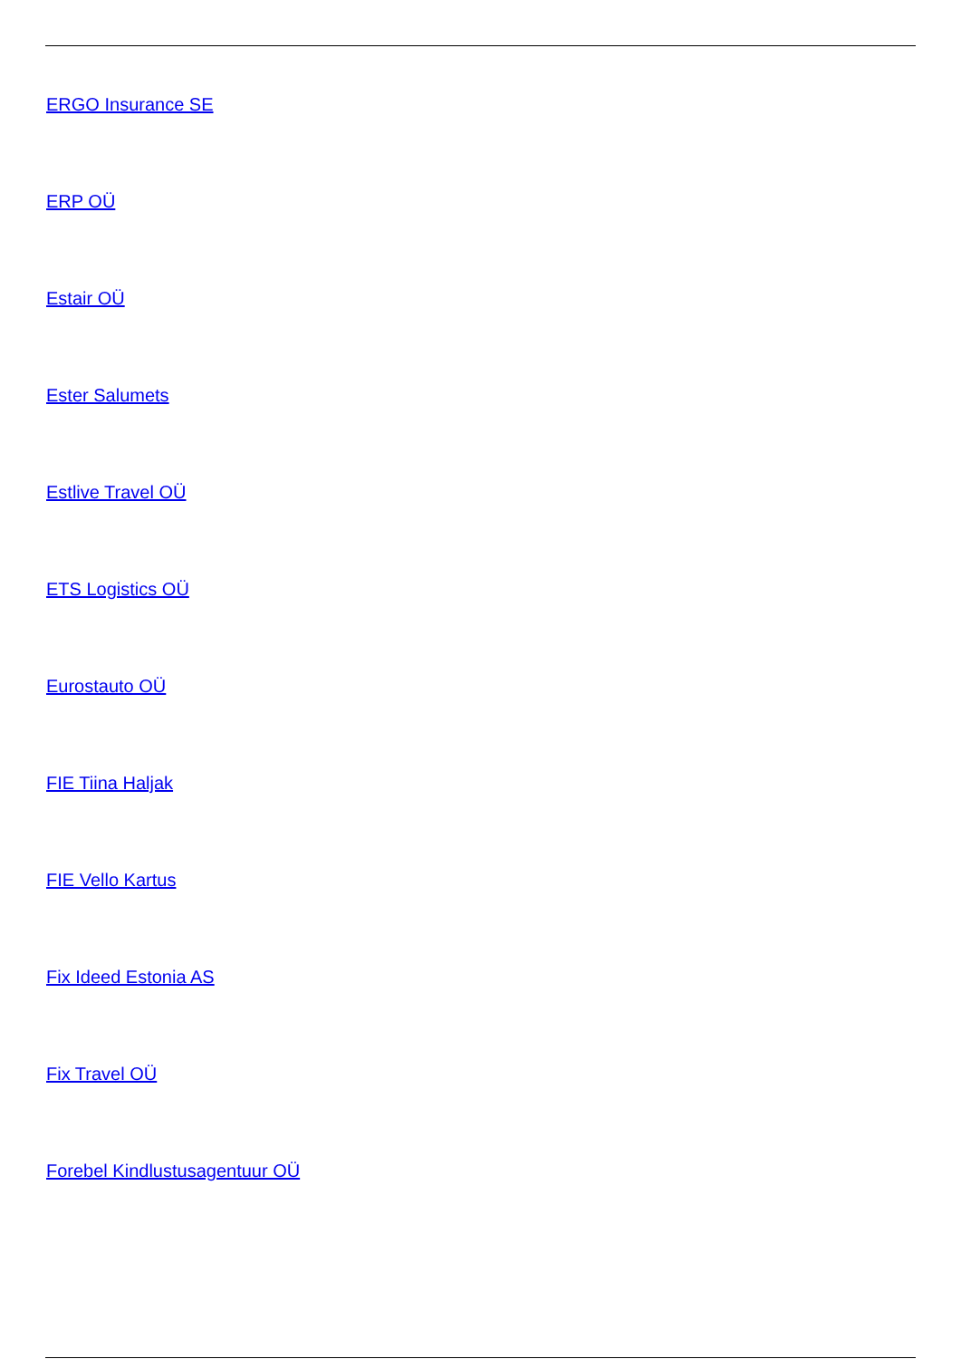ERGO Insurance SE
ERP OÜ
Estair OÜ
Ester Salumets
Estlive Travel OÜ
ETS Logistics OÜ
Eurostauto OÜ
FIE Tiina Haljak
FIE Vello Kartus
Fix Ideed Estonia AS
Fix Travel OÜ
Forebel Kindlustusagentuur OÜ